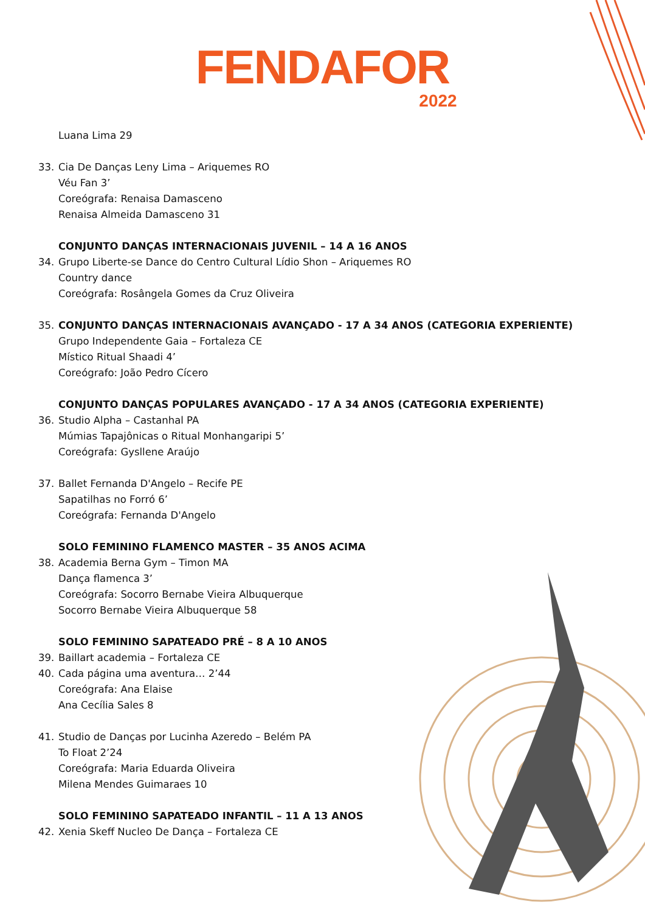FENDAFOR
2022
Luana Lima 29
33. Cia De Danças Leny Lima – Ariquemes RO
Véu Fan 3’
Coreógrafa: Renaisa Damasceno
Renaisa Almeida Damasceno 31
CONJUNTO DANÇAS INTERNACIONAIS JUVENIL – 14 A 16 ANOS
34. Grupo Liberte-se Dance do Centro Cultural Lídio Shon – Ariquemes RO
Country dance
Coreógrafa: Rosângela Gomes da Cruz Oliveira
35. CONJUNTO DANÇAS INTERNACIONAIS AVANÇADO - 17 A 34 ANOS (CATEGORIA EXPERIENTE)
Grupo Independente Gaia – Fortaleza CE
Místico Ritual Shaadi 4’
Coreógrafo: João Pedro Cícero
CONJUNTO DANÇAS POPULARES AVANÇADO - 17 A 34 ANOS (CATEGORIA EXPERIENTE)
36. Studio Alpha – Castanhal PA
Múmias Tapajônicas o Ritual Monhangaripi 5’
Coreógrafa: Gysllene Araújo
37. Ballet Fernanda D'Angelo – Recife PE
Sapatilhas no Forró 6’
Coreógrafa: Fernanda D'Angelo
SOLO FEMININO FLAMENCO MASTER – 35 ANOS ACIMA
38. Academia Berna Gym – Timon MA
Dança flamenca 3’
Coreógrafa: Socorro Bernabe Vieira Albuquerque
Socorro Bernabe Vieira Albuquerque 58
SOLO FEMININO SAPATEADO PRÉ – 8 A 10 ANOS
39. Baillart academia – Fortaleza CE
40. Cada página uma aventura… 2’44
Coreógrafa: Ana Elaise
Ana Cecília Sales 8
41. Studio de Danças por Lucinha Azeredo – Belém PA
To Float 2’24
Coreógrafa: Maria Eduarda Oliveira
Milena Mendes Guimaraes 10
SOLO FEMININO SAPATEADO INFANTIL – 11 A 13 ANOS
42. Xenia Skeff Nucleo De Dança – Fortaleza CE